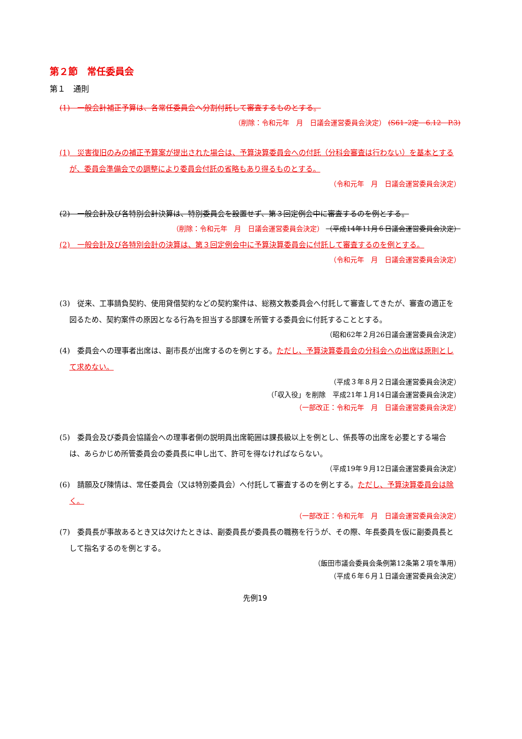第２節　常任委員会
第１　通則
(1)　一般会計補正予算は、各常任委員会へ分割付託して審査するものとする。
（削除：令和元年　月　日議会運営委員会決定） (S61･2定　6.12　P.3)
(1)　災害復旧のみの補正予算案が提出された場合は、予算決算委員会への付託（分科会審査は行わない）を基本とするが、委員会準備会での調整により委員会付託の省略もあり得るものとする。
（令和元年　月　日議会運営委員会決定）
(2)　一般会計及び各特別会計決算は、特別委員会を設置せず、第３回定例会中に審査するのを例とする。
（削除：令和元年　月　日議会運営委員会決定） （平成14年11月６日議会運営委員会決定）
(2)　一般会計及び各特別会計の決算は、第３回定例会中に予算決算委員会に付託して審査するのを例とする。
（令和元年　月　日議会運営委員会決定）
(3)　従来、工事請負契約、使用貸借契約などの契約案件は、総務文教委員会へ付託して審査してきたが、審査の適正を図るため、契約案件の原因となる行為を担当する部課を所管する委員会に付託することとする。
（昭和62年２月26日議会運営委員会決定）
(4)　委員会への理事者出席は、副市長が出席するのを例とする。ただし、予算決算委員会の分科会への出席は原則として求めない。
（平成３年８月２日議会運営委員会決定）
（「収入役」を削除　平成21年１月14日議会運営委員会決定）
（一部改正：令和元年　月　日議会運営委員会決定）
(5)　委員会及び委員会協議会への理事者側の説明員出席範囲は課長級以上を例とし、係長等の出席を必要とする場合は、あらかじめ所管委員会の委員長に申し出て、許可を得なければならない。
（平成19年９月12日議会運営委員会決定）
(6)　請願及び陳情は、常任委員会（又は特別委員会）へ付託して審査するのを例とする。ただし、予算決算委員会は除く。
（一部改正：令和元年　月　日議会運営委員会決定）
(7)　委員長が事故あるとき又は欠けたときは、副委員長が委員長の職務を行うが、その際、年長委員を仮に副委員長として指名するのを例とする。
（飯田市議会委員会条例第12条第２項を準用）
（平成６年６月１日議会運営委員会決定）
先例19